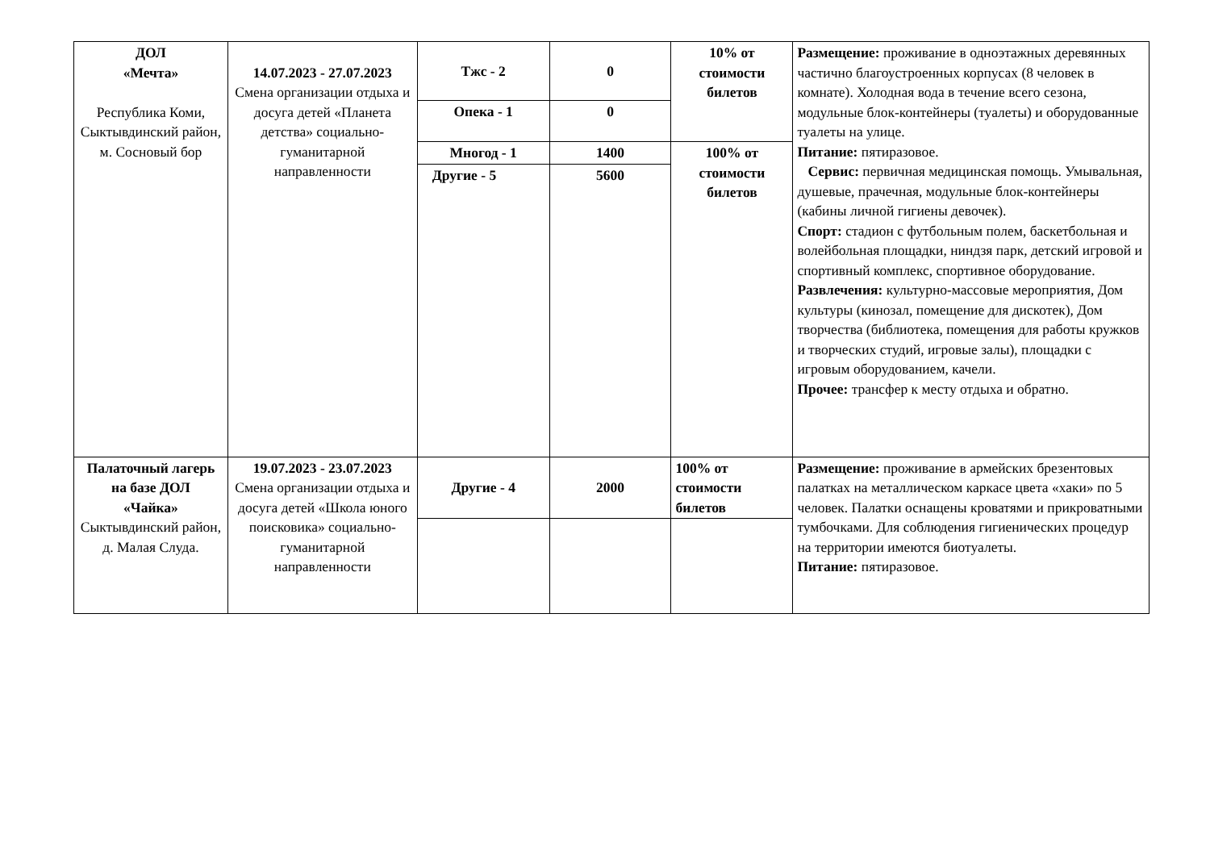| ДОЛ «Мечта» Республика Коми, Сыктывдинский район, м. Сосновый бор | 14.07.2023 - 27.07.2023 Смена организации отдыха и досуга детей «Планета детства» социально-гуманитарной направленности | Тжс - 2 | 0 | 10% от стоимости билетов | Размещение: проживание в одноэтажных деревянных частично благоустроенных корпусах (8 человек в комнате). Холодная вода в течение всего сезона, модульные блок-контейнеры (туалеты) и оборудованные туалеты на улице. Питание: пятиразовое. Сервис: первичная медицинская помощь. Умывальная, душевые, прачечная, модульные блок-контейнеры (кабины личной гигиены девочек). Спорт: стадион с футбольным полем, баскетбольная и волейбольная площадки, ниндзя парк, детский игровой и спортивный комплекс, спортивное оборудование. Развлечения: культурно-массовые мероприятия, Дом культуры (кинозал, помещение для дискотек), Дом творчества (библиотека, помещения для работы кружков и творческих студий, игровые залы), площадки с игровым оборудованием, качели. Прочее: трансфер к месту отдыха и обратно. |
| | | Опека - 1 | 0 | | |
| | | Многод - 1 | 1400 | 100% от стоимости билетов | |
| | | Другие - 5 | 5600 | | |
| Палаточный лагерь на базе ДОЛ «Чайка» Сыктывдинский район, д. Малая Слуда. | 19.07.2023 - 23.07.2023 Смена организации отдыха и досуга детей «Школа юного поисковика» социально-гуманитарной направленности | Другие - 4 | 2000 | 100% от стоимости билетов | Размещение: проживание в армейских брезентовых палатках на металлическом каркасе цвета «хаки» по 5 человек. Палатки оснащены кроватями и прикроватными тумбочками. Для соблюдения гигиенических процедур на территории имеются биотуалеты. Питание: пятиразовое. |